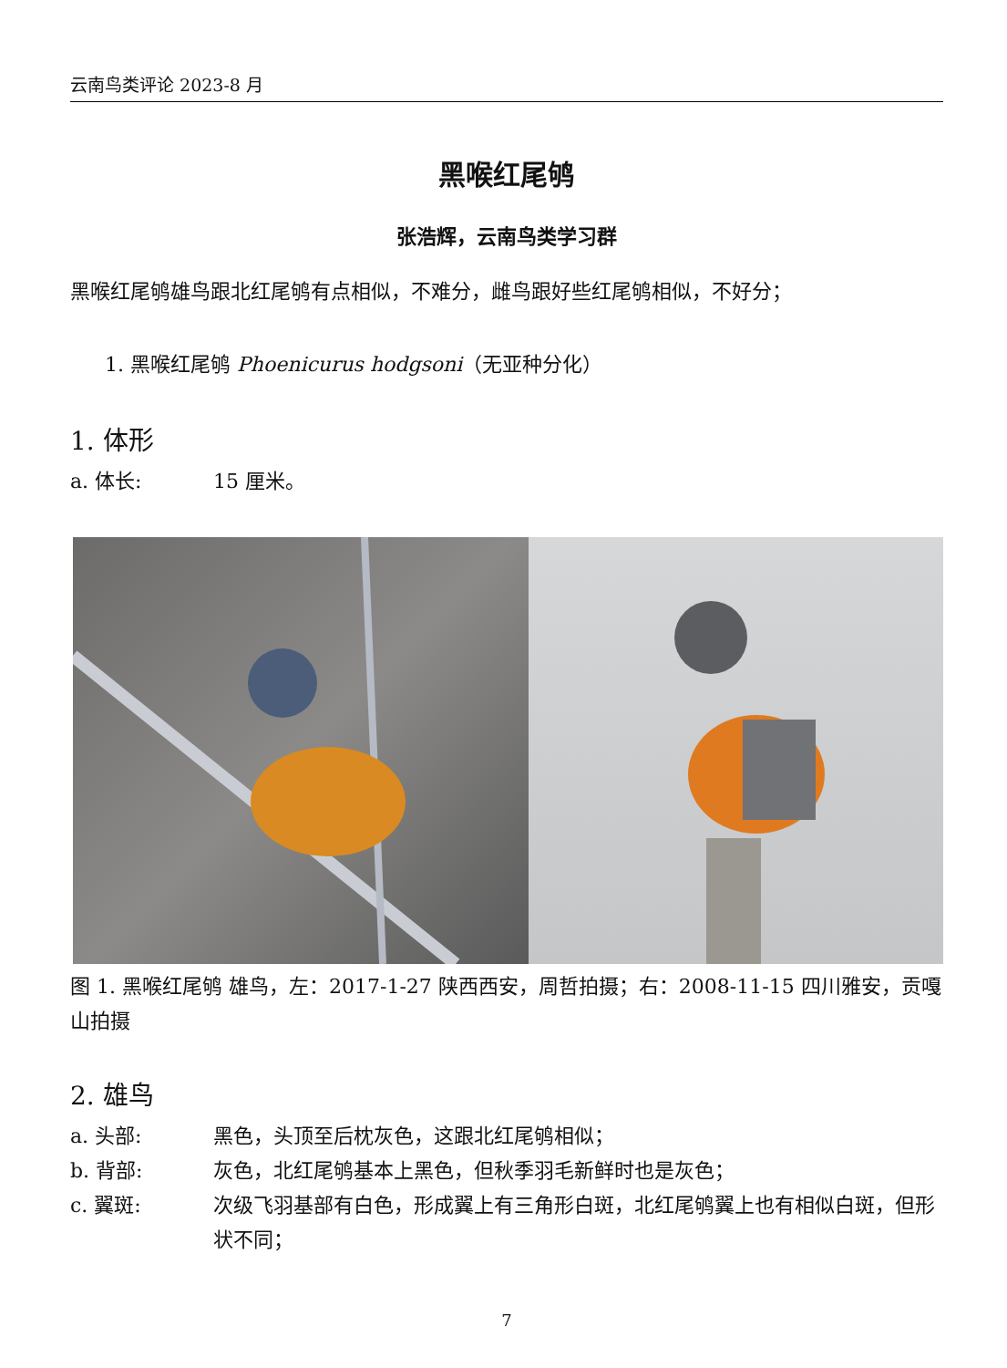云南鸟类评论 2023-8 月
黑喉红尾鸲
张浩辉，云南鸟类学习群
黑喉红尾鸲雄鸟跟北红尾鸲有点相似，不难分，雌鸟跟好些红尾鸲相似，不好分；
1. 黑喉红尾鸲 Phoenicurus hodgsoni（无亚种分化）
1. 体形
a. 体长: 15 厘米。
图 1. 黑喉红尾鸲 雄鸟，左：2017-1-27 陕西西安，周哲拍摄；右：2008-11-15 四川雅安，贡嘎山拍摄
2. 雄鸟
a. 头部: 黑色，头顶至后枕灰色，这跟北红尾鸲相似；
b. 背部: 灰色，北红尾鸲基本上黑色，但秋季羽毛新鲜时也是灰色；
c. 翼斑: 次级飞羽基部有白色，形成翼上有三角形白斑，北红尾鸲翼上也有相似白斑，但形状不同；
7